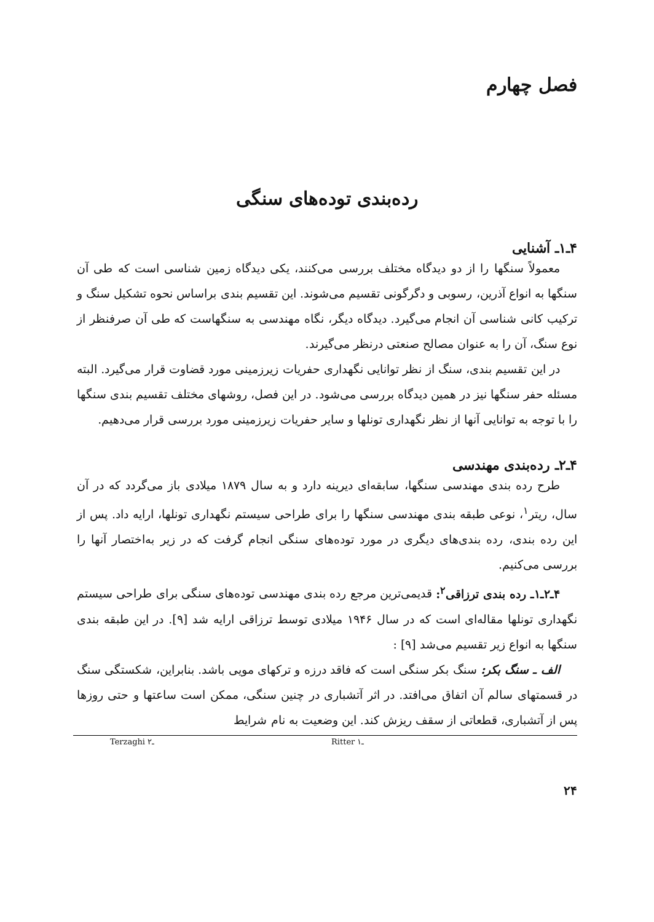فصل چهارم
رده‌بندی توده‌های سنگی
۴ـ۱ـ آشنایی
معمولاً سنگها را از دو دیدگاه مختلف بررسی می‌کنند، یکی دیدگاه زمین شناسی است که طی آن سنگها به انواع آذرین، رسوبی و دگرگونی تقسیم می‌شوند. این تقسیم بندی براساس نحوه تشکیل سنگ و ترکیب کانی شناسی آن انجام می‌گیرد. دیدگاه دیگر، نگاه مهندسی به سنگهاست که طی آن صرفنظر از نوع سنگ، آن را به عنوان مصالح صنعتی درنظر می‌گیرند.
در این تقسیم بندی، سنگ از نظر توانایی نگهداری حفریات زیرزمینی مورد قضاوت قرار می‌گیرد. البته مسئله حفر سنگها نیز در همین دیدگاه بررسی می‌شود. در این فصل، روشهای مختلف تقسیم بندی سنگها را با توجه به توانایی آنها از نظر نگهداری تونلها و سایر حفریات زیرزمینی مورد بررسی قرار می‌دهیم.
۴ـ۲ـ رده‌بندی مهندسی
طرح رده بندی مهندسی سنگها، سابقه‌ای دیرینه دارد و به سال ۱۸۷۹ میلادی باز می‌گردد که در آن سال، ریتر<sup>۱</sup>، نوعی طبقه بندی مهندسی سنگها را برای طراحی سیستم نگهداری تونلها، ارایه داد. پس از این رده بندی، رده بندی‌های دیگری در مورد توده‌های سنگی انجام گرفت که در زیر به‌اختصار آنها را بررسی می‌کنیم.
۴ـ۲ـ۱ـ رده بندی ترزاقی<sup>۲</sup>: قدیمی‌ترین مرجع رده بندی مهندسی توده‌های سنگی برای طراحی سیستم نگهداری تونلها مقاله‌ای است که در سال ۱۹۴۶ میلادی توسط ترزاقی ارایه شد [۹]. در این طبقه بندی سنگها به انواع زیر تقسیم می‌شد [۹] :
الف ـ سنگ بکر: سنگ بکر سنگی است که فاقد درزه و ترکهای مویی باشد. بنابراین، شکستگی سنگ در قسمتهای سالم آن اتفاق می‌افتد. در اثر آتشباری در چنین سنگی، ممکن است ساعتها و حتی روزها پس از آتشباری، قطعاتی از سقف ریزش کند. این وضعیت به نام شرایط
Terzaghi ـ۲ Ritter ـ۱
۲۴